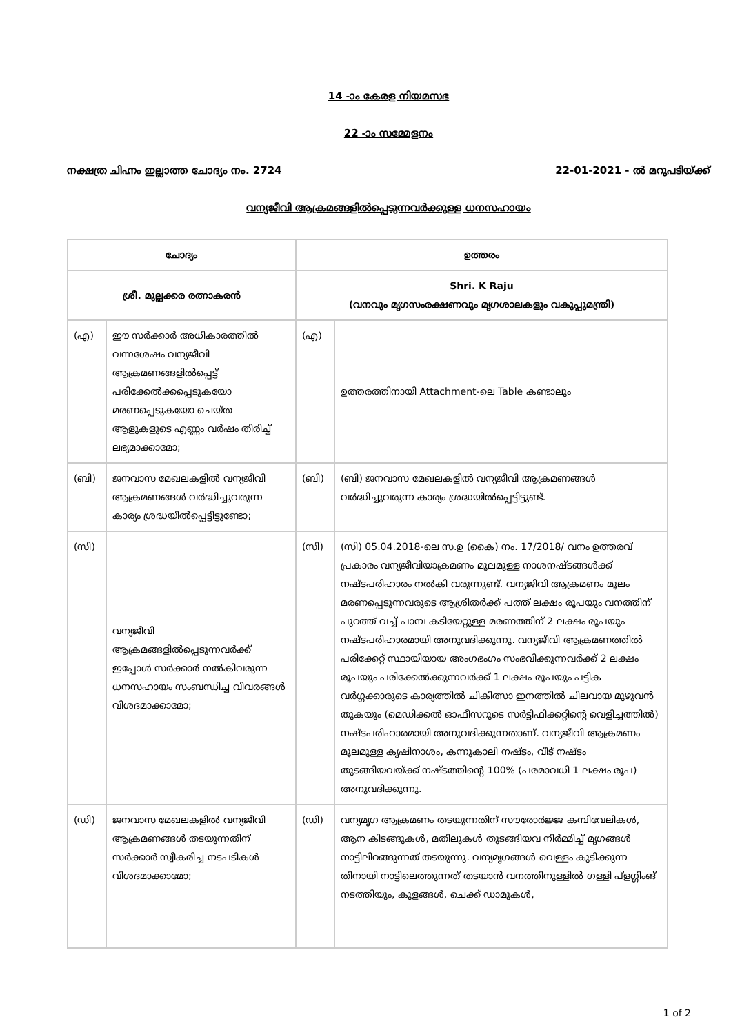14 -ാം കേരള നിയമസഭ
22 -ാം സമ്മേളനം
നക്ഷത്ര ചിഹ്നം ഇല്ലാത്ത ചോദ്യം നം. 2724 22-01-2021 - ൽ മറുപടിയ്ക്ക്
വന്യജീവി ആക്രമങ്ങളിൽപ്പെടുന്നവർക്കുള്ള ധനസഹായം
| ചോദ്യം | | ഉത്തരം | |
| --- | --- | --- | --- |
| ശ്രീ. മുല്ലക്കര രത്നാകരൻ | | Shri. K Raju (വനവും മൃഗസംരക്ഷണവും മൃഗശാലകളും വകുപ്പുമന്ത്രി) | |
| (എ) | ഈ സർക്കാർ അധികാരത്തിൽ വന്നശേഷം വന്യജീവി ആക്രമണങ്ങളിൽപ്പെട്ട് പരിക്കേൽക്കപ്പെടുകയോ മരണപ്പെടുകയോ ചെയ്ത ആളുകളുടെ എണ്ണം വർഷം തിരിച്ച് ലഭ്യമാക്കാമോ; | (എ) | ഉത്തരത്തിനായി Attachment-ലെ Table കണ്ടാലും |
| (ബി) | ജനവാസ മേഖലകളിൽ വന്യജീവി ആക്രമണങ്ങൾ വർദ്ധിച്ചുവരുന്ന കാര്യം ശ്രദ്ധയിൽപ്പെട്ടിട്ടുണ്ടോ; | (ബി) | (ബി) ജനവാസ മേഖലകളിൽ വന്യജീവി ആക്രമണങ്ങൾ വർദ്ധിച്ചുവരുന്ന കാര്യം ശ്രദ്ധയിൽപ്പെട്ടിട്ടുണ്ട്. |
| (സി) | വന്യജീവി ആക്രമങ്ങളിൽപ്പെടുന്നവർക്ക് ഇപ്പോൾ സർക്കാർ നൽകിവരുന്ന ധനസഹായം സംബന്ധിച്ച വിവരങ്ങൾ വിശദമാക്കാമോ; | (സി) | (സി) 05.04.2018-ലെ സ.ഉ (കൈ) നം. 17/2018/ വനം ഉത്തരവ് പ്രകാരം വന്യജീവിയാക്രമണം മൂലമുള്ള നാശനഷ്ടങ്ങൾക്ക് നഷ്ടപരിഹാരം നൽകി വരുന്നുണ്ട്. വന്യജിവി ആക്രമണം മൂലം മരണപ്പെടുന്നവരുടെ ആശ്രിതർക്ക് പത്ത് ലക്ഷം രൂപയും വനത്തിന് പുറത്ത് വച്ച് പാമ്പ കടിയേറ്റുള്ള മരണത്തിന് 2 ലക്ഷം രൂപയും നഷ്ടപരിഹാരമായി അനുവദിക്കുന്നു. വന്യജീവി ആക്രമണത്തിൽ പരിക്കേറ്റ് സ്ഥായിയായ അംഗഭംഗം സംഭവിക്കുന്നവർക്ക് 2 ലക്ഷം രൂപയും പരിക്കേൽക്കുന്നവർക്ക് 1 ലക്ഷം രൂപയും പട്ടിക വർഗ്ഗക്കാരുടെ കാര്യത്തിൽ ചികിത്സാ ഇനത്തിൽ ചിലവായ മുഴുവൻ തുകയും (മെഡിക്കൽ ഓഫീസറുടെ സർട്ടിഫിക്കറ്റിന്റെ വെളിച്ചത്തിൽ) നഷ്ടപരിഹാരമായി അനുവദിക്കുന്നതാണ്. വന്യജീവി ആക്രമണം മൂലമുള്ള കൃഷിനാശം, കന്നുകാലി നഷ്ടം, വീട് നഷ്ടം തുടങ്ങിയവയ്ക്ക് നഷ്ടത്തിന്റെ 100% (പരമാവധി 1 ലക്ഷം രൂപ) അനുവദിക്കുന്നു. |
| (ഡി) | ജനവാസ മേഖലകളിൽ വന്യജീവി ആക്രമണങ്ങൾ തടയുന്നതിന് സർക്കാർ സ്വീകരിച്ച നടപടികൾ വിശദമാക്കാമോ; | (ഡി) | വന്യമൃഗ ആക്രമണം തടയുന്നതിന് സൗരോർജ്ജ കമ്പിവേലികൾ, ആന കിടങ്ങുകൾ, മതിലുകൾ തുടങ്ങിയവ നിർമ്മിച്ച് മൃഗങ്ങൾ നാട്ടിലിറങ്ങുന്നത് തടയുന്നു. വന്യമൃഗങ്ങൾ വെള്ളം കുടിക്കുന്ന തിനായി നാട്ടിലെത്തുന്നത് തടയാൻ വനത്തിനുള്ളിൽ ഗള്ളി പ്ളഗ്ഗിംങ് നടത്തിയും, കുളങ്ങൾ, ചെക്ക് ഡാമുകൾ, |
1 of 2